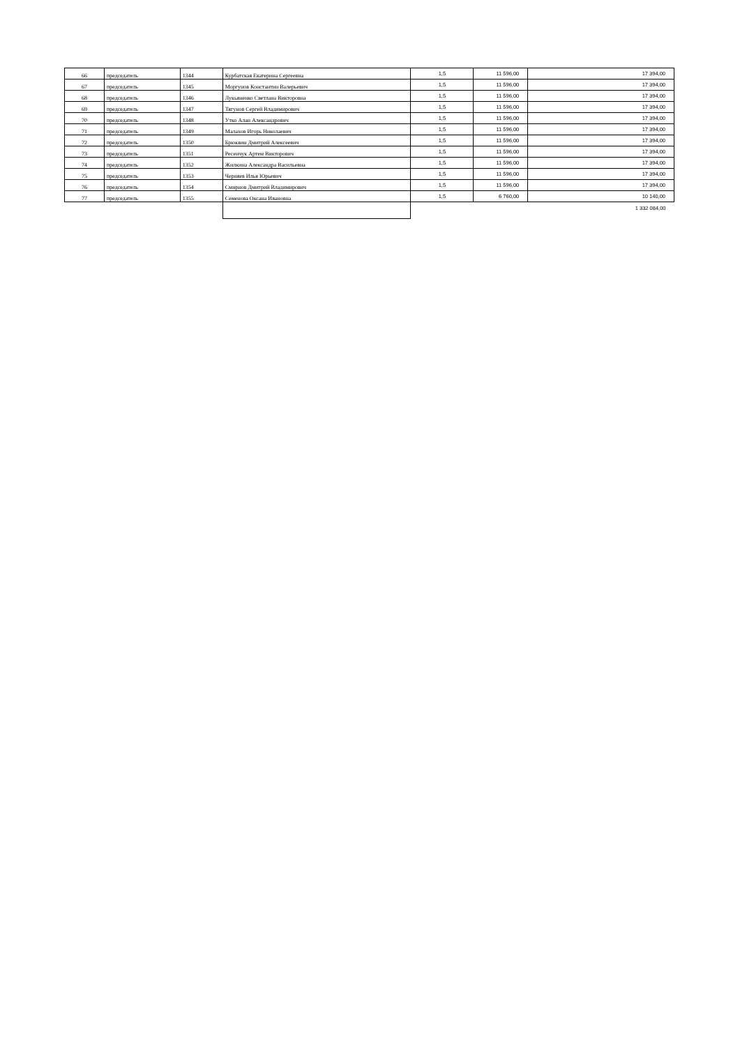| 66 | председатель | 1344 | Курбатская Екатерина Сергеевна | 1,5 | 11 596,00 | 17 394,00 |
| 67 | председатель | 1345 | Моргунов Константин Валерьевич | 1,5 | 11 596,00 | 17 394,00 |
| 68 | председатель | 1346 | Лукьяненко Светлана Викторовна | 1,5 | 11 596,00 | 17 394,00 |
| 69 | председатель | 1347 | Тягунов Сергей Владимирович | 1,5 | 11 596,00 | 17 394,00 |
| 70 | председатель | 1348 | Утко Алан Александрович | 1,5 | 11 596,00 | 17 394,00 |
| 71 | председатель | 1349 | Малахов Игорь Николаевич | 1,5 | 11 596,00 | 17 394,00 |
| 72 | председатель | 1350 | Брюквин Дмитрий Алексеевич | 1,5 | 11 596,00 | 17 394,00 |
| 73 | председатель | 1351 | Ресенчук Артем Викторович | 1,5 | 11 596,00 | 17 394,00 |
| 74 | председатель | 1352 | Жилкина Александра Васильевна | 1,5 | 11 596,00 | 17 394,00 |
| 75 | председатель | 1353 | Черняев Илья Юрьевич | 1,5 | 11 596,00 | 17 394,00 |
| 76 | председатель | 1354 | Смирнов Дмитрий Владимирович | 1,5 | 11 596,00 | 17 394,00 |
| 77 | председатель | 1355 | Семенова Оксана Ивановна | 1,5 | 6 760,00 | 10 140,00 |
| | | | | | | 1 332 084,00 |